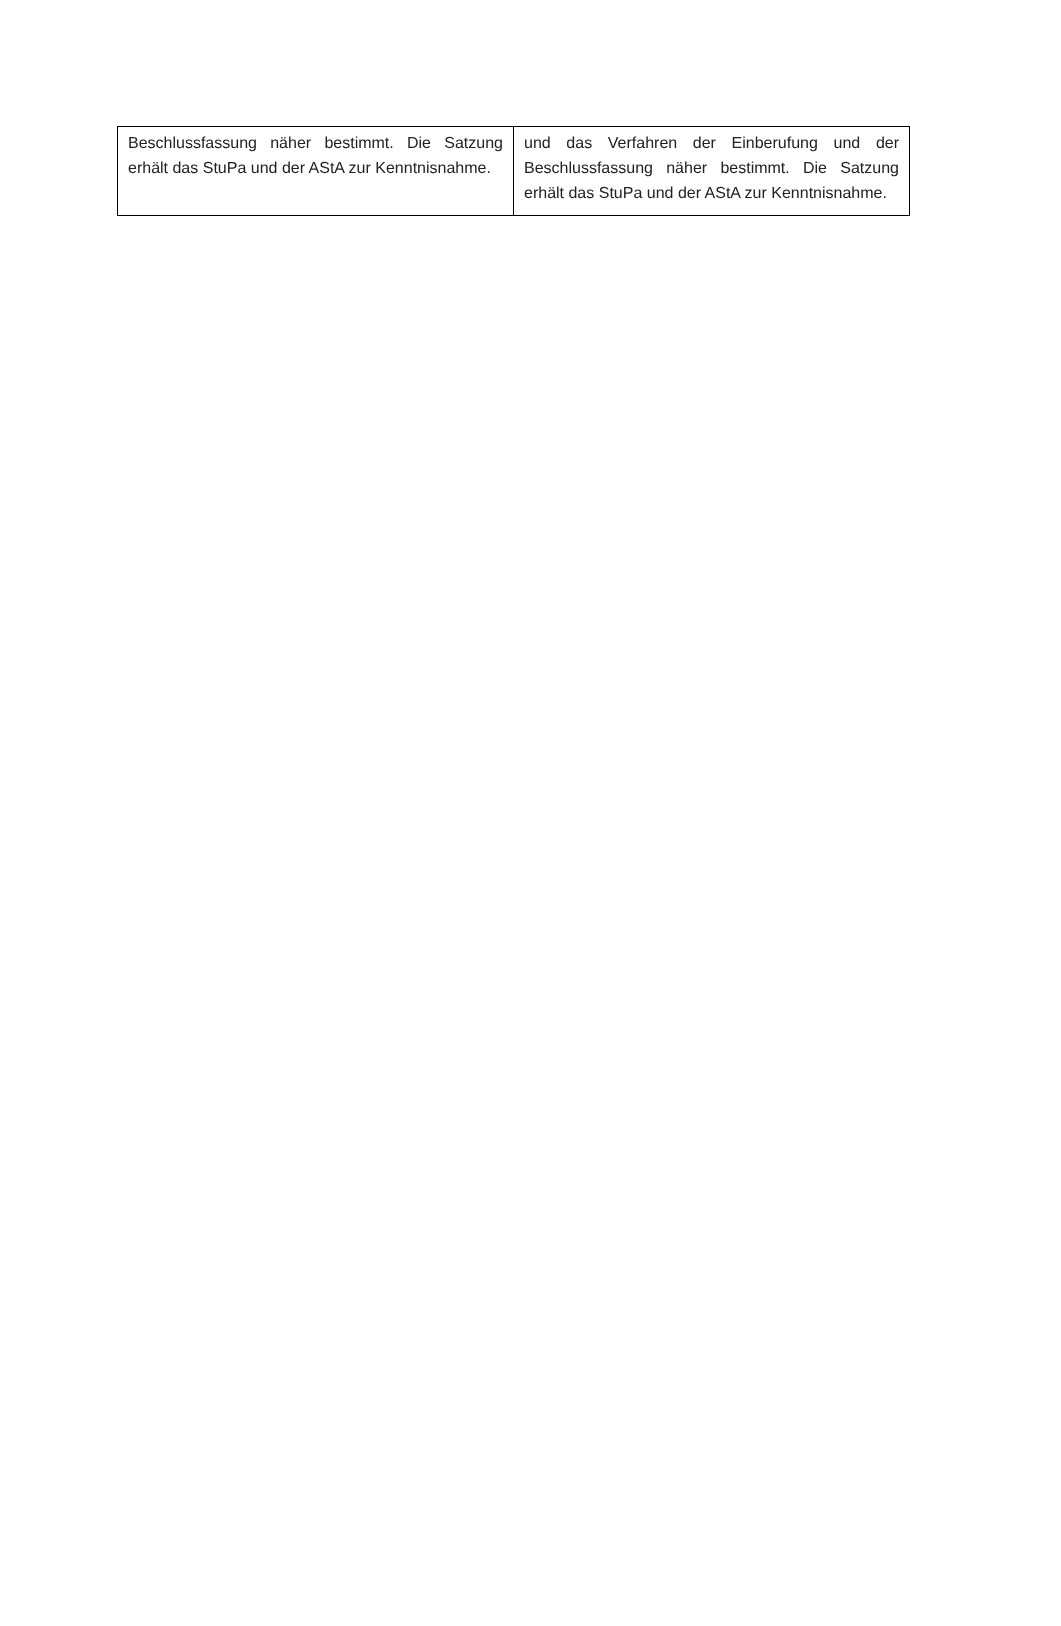| Beschlussfassung näher bestimmt. Die Satzung erhält das StuPa und der AStA zur Kenntnisnahme. | und das Verfahren der Einberufung und der Beschlussfassung näher bestimmt. Die Satzung erhält das StuPa und der AStA zur Kenntnisnahme. |